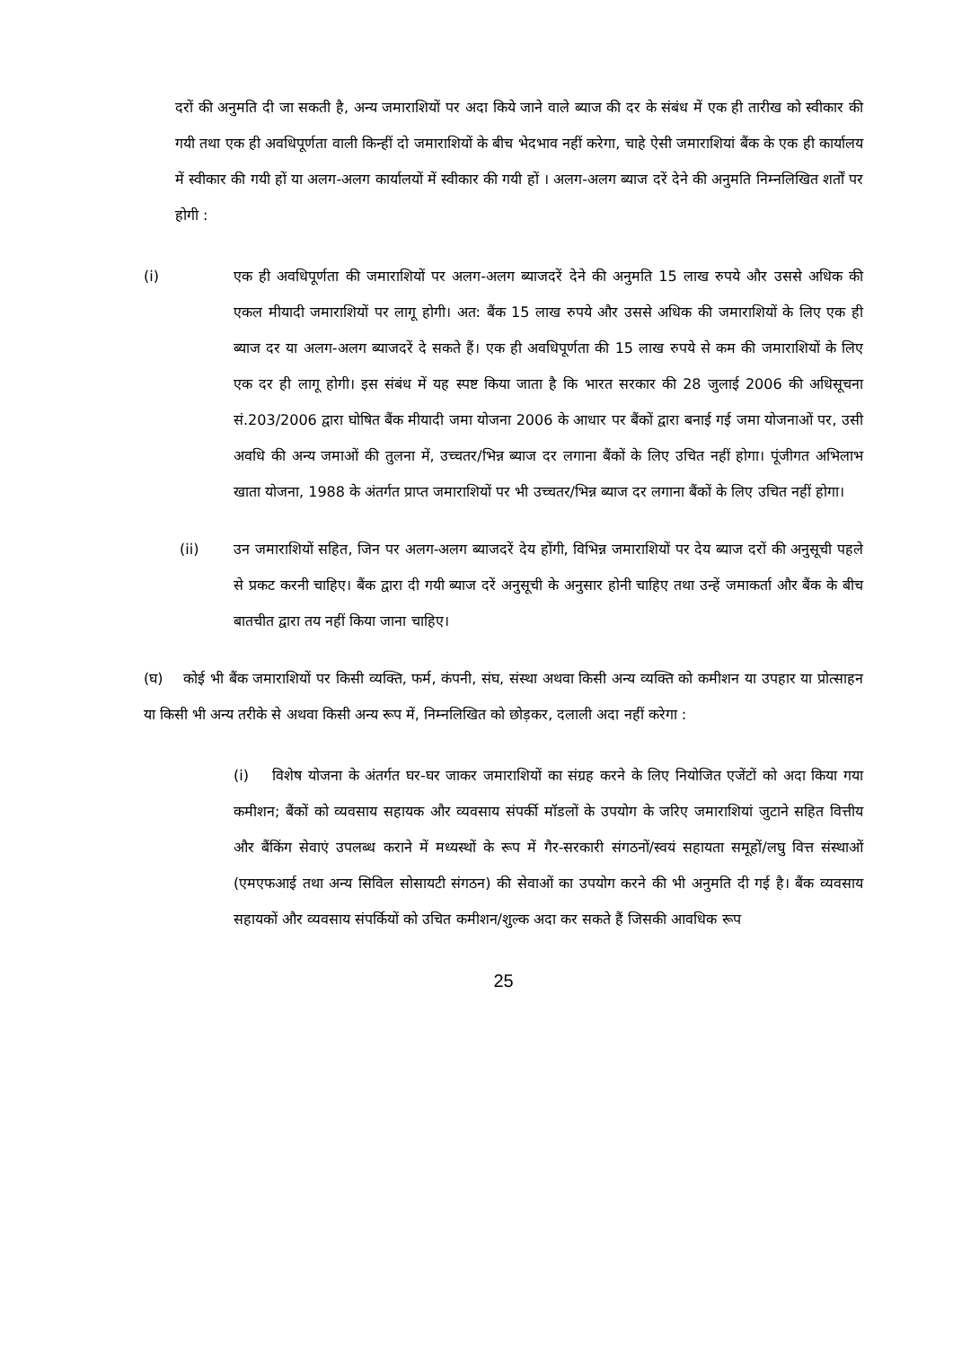दरों की अनुमति दी जा सकती है, अन्य जमाराशियों पर अदा किये जाने वाले ब्याज की दर के संबंध में एक ही तारीख को स्वीकार की गयी तथा एक ही अवधिपूर्णता वाली किन्हीं दो जमाराशियों के बीच भेदभाव नहीं करेगा, चाहे ऐसी जमाराशियां बैंक के एक ही कार्यालय में स्वीकार की गयी हों या अलग-अलग कार्यालयों में स्वीकार की गयी हों । अलग-अलग ब्याज दरें देने की अनुमति निम्नलिखित शर्तों पर होगी :
(i) एक ही अवधिपूर्णता की जमाराशियों पर अलग-अलग ब्याजदरें देने की अनुमति 15 लाख रुपये और उससे अधिक की एकल मीयादी जमाराशियों पर लागू होगी। अत: बैंक 15 लाख रुपये और उससे अधिक की जमाराशियों के लिए एक ही ब्याज दर या अलग-अलग ब्याजदरें दे सकते हैं। एक ही अवधिपूर्णता की 15 लाख रुपये से कम की जमाराशियों के लिए एक दर ही लागू होगी। इस संबंध में यह स्पष्ट किया जाता है कि भारत सरकार की 28 जुलाई 2006 की अधिसूचना सं.203/2006 द्वारा घोषित बैंक मीयादी जमा योजना 2006 के आधार पर बैंकों द्वारा बनाई गई जमा योजनाओं पर, उसी अवधि की अन्य जमाओं की तुलना में, उच्चतर/भिन्न ब्याज दर लगाना बैंकों के लिए उचित नहीं होगा। पूंजीगत अभिलाभ खाता योजना, 1988 के अंतर्गत प्राप्त जमाराशियों पर भी उच्चतर/भिन्न ब्याज दर लगाना बैंकों के लिए उचित नहीं होगा।
(ii) उन जमाराशियों सहित, जिन पर अलग-अलग ब्याजदरें देय होंगी, विभिन्न जमाराशियों पर देय ब्याज दरों की अनुसूची पहले से प्रकट करनी चाहिए। बैंक द्वारा दी गयी ब्याज दरें अनुसूची के अनुसार होनी चाहिए तथा उन्हें जमाकर्ता और बैंक के बीच बातचीत द्वारा तय नहीं किया जाना चाहिए।
(घ) कोई भी बैंक जमाराशियों पर किसी व्यक्ति, फर्म, कंपनी, संघ, संस्था अथवा किसी अन्य व्यक्ति को कमीशन या उपहार या प्रोत्साहन या किसी भी अन्य तरीके से अथवा किसी अन्य रूप में, निम्नलिखित को छोड़कर, दलाली अदा नहीं करेगा :
(i) विशेष योजना के अंतर्गत घर-घर जाकर जमाराशियों का संग्रह करने के लिए नियोजित एजेंटों को अदा किया गया कमीशन; बैंकों को व्यवसाय सहायक और व्यवसाय संपर्की मॉडलों के उपयोग के जरिए जमाराशियां जुटाने सहित वित्तीय और बैंकिंग सेवाएं उपलब्ध कराने में मध्यस्थों के रूप में गैर-सरकारी संगठनों/स्वयं सहायता समूहों/लघु वित्त संस्थाओं (एमएफआई तथा अन्य सिविल सोसायटी संगठन) की सेवाओं का उपयोग करने की भी अनुमति दी गई है। बैंक व्यवसाय सहायकों और व्यवसाय संपर्कियों को उचित कमीशन/शुल्क अदा कर सकते हैं जिसकी आवधिक रूप
25